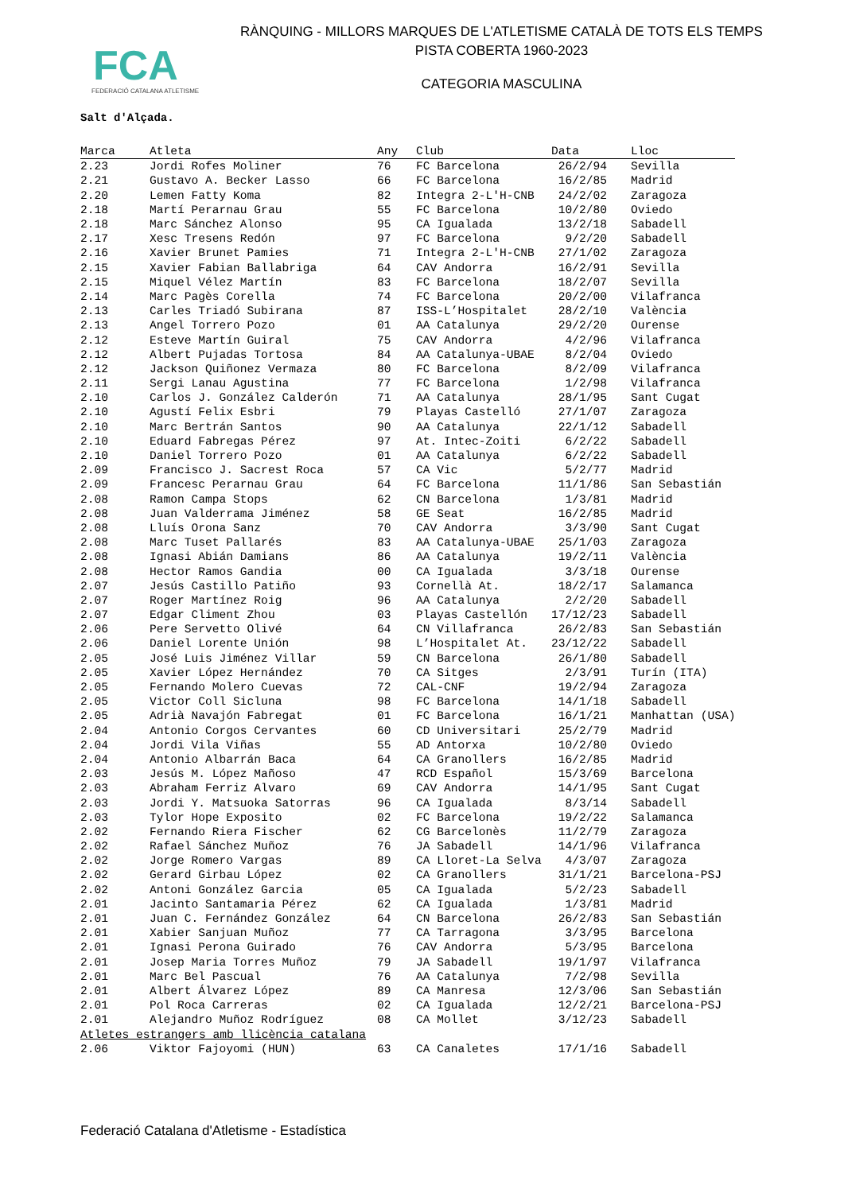FCA
FEDERACIÓ CATALANA ATLETISME
RÀNQUING - MILLORS MARQUES DE L'ATLETISME CATALÀ DE TOTS ELS TEMPS
PISTA COBERTA 1960-2023
CATEGORIA MASCULINA
Salt d'Alçada.
| Marca | Atleta | Any | Club | Data | Lloc |
| --- | --- | --- | --- | --- | --- |
| 2.23 | Jordi Rofes Moliner | 76 | FC Barcelona | 26/2/94 | Sevilla |
| 2.21 | Gustavo A. Becker Lasso | 66 | FC Barcelona | 16/2/85 | Madrid |
| 2.20 | Lemen Fatty Koma | 82 | Integra 2-L'H-CNB | 24/2/02 | Zaragoza |
| 2.18 | Martí Perarnau Grau | 55 | FC Barcelona | 10/2/80 | Oviedo |
| 2.18 | Marc Sánchez Alonso | 95 | CA Igualada | 13/2/18 | Sabadell |
| 2.17 | Xesc Tresens Redón | 97 | FC Barcelona | 9/2/20 | Sabadell |
| 2.16 | Xavier Brunet Pamies | 71 | Integra 2-L'H-CNB | 27/1/02 | Zaragoza |
| 2.15 | Xavier Fabian Ballabriga | 64 | CAV Andorra | 16/2/91 | Sevilla |
| 2.15 | Miquel Vélez Martín | 83 | FC Barcelona | 18/2/07 | Sevilla |
| 2.14 | Marc Pagès Corella | 74 | FC Barcelona | 20/2/00 | Vilafranca |
| 2.13 | Carles Triadó Subirana | 87 | ISS-L’Hospitalet | 28/2/10 | València |
| 2.13 | Angel Torrero Pozo | 01 | AA Catalunya | 29/2/20 | Ourense |
| 2.12 | Esteve Martín Guiral | 75 | CAV Andorra | 4/2/96 | Vilafranca |
| 2.12 | Albert Pujadas Tortosa | 84 | AA Catalunya-UBAE | 8/2/04 | Oviedo |
| 2.12 | Jackson Quiñonez Vermaza | 80 | FC Barcelona | 8/2/09 | Vilafranca |
| 2.11 | Sergi Lanau Agustina | 77 | FC Barcelona | 1/2/98 | Vilafranca |
| 2.10 | Carlos J. González Calderón | 71 | AA Catalunya | 28/1/95 | Sant Cugat |
| 2.10 | Agustí Felix Esbri | 79 | Playas Castelló | 27/1/07 | Zaragoza |
| 2.10 | Marc Bertrán Santos | 90 | AA Catalunya | 22/1/12 | Sabadell |
| 2.10 | Eduard Fabregas Pérez | 97 | At. Intec-Zoiti | 6/2/22 | Sabadell |
| 2.10 | Daniel Torrero Pozo | 01 | AA Catalunya | 6/2/22 | Sabadell |
| 2.09 | Francisco J. Sacrest Roca | 57 | CA Vic | 5/2/77 | Madrid |
| 2.09 | Francesc Perarnau Grau | 64 | FC Barcelona | 11/1/86 | San Sebastián |
| 2.08 | Ramon Campa Stops | 62 | CN Barcelona | 1/3/81 | Madrid |
| 2.08 | Juan Valderrama Jiménez | 58 | GE Seat | 16/2/85 | Madrid |
| 2.08 | Lluís Orona Sanz | 70 | CAV Andorra | 3/3/90 | Sant Cugat |
| 2.08 | Marc Tuset Pallarés | 83 | AA Catalunya-UBAE | 25/1/03 | Zaragoza |
| 2.08 | Ignasi Abián Damians | 86 | AA Catalunya | 19/2/11 | València |
| 2.08 | Hector Ramos Gandia | 00 | CA Igualada | 3/3/18 | Ourense |
| 2.07 | Jesús Castillo Patiño | 93 | Cornellà At. | 18/2/17 | Salamanca |
| 2.07 | Roger Martínez Roig | 96 | AA Catalunya | 2/2/20 | Sabadell |
| 2.07 | Edgar Climent Zhou | 03 | Playas Castellón | 17/12/23 | Sabadell |
| 2.06 | Pere Servetto Olivé | 64 | CN Villafranca | 26/2/83 | San Sebastián |
| 2.06 | Daniel Lorente Unión | 98 | L’Hospitalet At. | 23/12/22 | Sabadell |
| 2.05 | José Luis Jiménez Villar | 59 | CN Barcelona | 26/1/80 | Sabadell |
| 2.05 | Xavier López Hernández | 70 | CA Sitges | 2/3/91 | Turín (ITA) |
| 2.05 | Fernando Molero Cuevas | 72 | CAL-CNF | 19/2/94 | Zaragoza |
| 2.05 | Victor Coll Sicluna | 98 | FC Barcelona | 14/1/18 | Sabadell |
| 2.05 | Adrià Navajón Fabregat | 01 | FC Barcelona | 16/1/21 | Manhattan (USA) |
| 2.04 | Antonio Corgos Cervantes | 60 | CD Universitari | 25/2/79 | Madrid |
| 2.04 | Jordi Vila Viñas | 55 | AD Antorxa | 10/2/80 | Oviedo |
| 2.04 | Antonio Albarrán Baca | 64 | CA Granollers | 16/2/85 | Madrid |
| 2.03 | Jesús M. López Mañoso | 47 | RCD Español | 15/3/69 | Barcelona |
| 2.03 | Abraham Ferriz Alvaro | 69 | CAV Andorra | 14/1/95 | Sant Cugat |
| 2.03 | Jordi Y. Matsuoka Satorras | 96 | CA Igualada | 8/3/14 | Sabadell |
| 2.03 | Tylor Hope Exposito | 02 | FC Barcelona | 19/2/22 | Salamanca |
| 2.02 | Fernando Riera Fischer | 62 | CG Barcelonès | 11/2/79 | Zaragoza |
| 2.02 | Rafael Sánchez Muñoz | 76 | JA Sabadell | 14/1/96 | Vilafranca |
| 2.02 | Jorge Romero Vargas | 89 | CA Lloret-La Selva | 4/3/07 | Zaragoza |
| 2.02 | Gerard Girbau López | 02 | CA Granollers | 31/1/21 | Barcelona-PSJ |
| 2.02 | Antoni González Garcia | 05 | CA Igualada | 5/2/23 | Sabadell |
| 2.01 | Jacinto Santamaria Pérez | 62 | CA Igualada | 1/3/81 | Madrid |
| 2.01 | Juan C. Fernández González | 64 | CN Barcelona | 26/2/83 | San Sebastián |
| 2.01 | Xabier Sanjuan Muñoz | 77 | CA Tarragona | 3/3/95 | Barcelona |
| 2.01 | Ignasi Perona Guirado | 76 | CAV Andorra | 5/3/95 | Barcelona |
| 2.01 | Josep Maria Torres Muñoz | 79 | JA Sabadell | 19/1/97 | Vilafranca |
| 2.01 | Marc Bel Pascual | 76 | AA Catalunya | 7/2/98 | Sevilla |
| 2.01 | Albert Álvarez López | 89 | CA Manresa | 12/3/06 | San Sebastián |
| 2.01 | Pol Roca Carreras | 02 | CA Igualada | 12/2/21 | Barcelona-PSJ |
| 2.01 | Alejandro Muñoz Rodríguez | 08 | CA Mollet | 3/12/23 | Sabadell |
| Atletes estrangers amb llicència catalana | | | | | |
| 2.06 | Viktor Fajoyomi (HUN) | 63 | CA Canaletes | 17/1/16 | Sabadell |
Federació Catalana d'Atletisme - Estadística